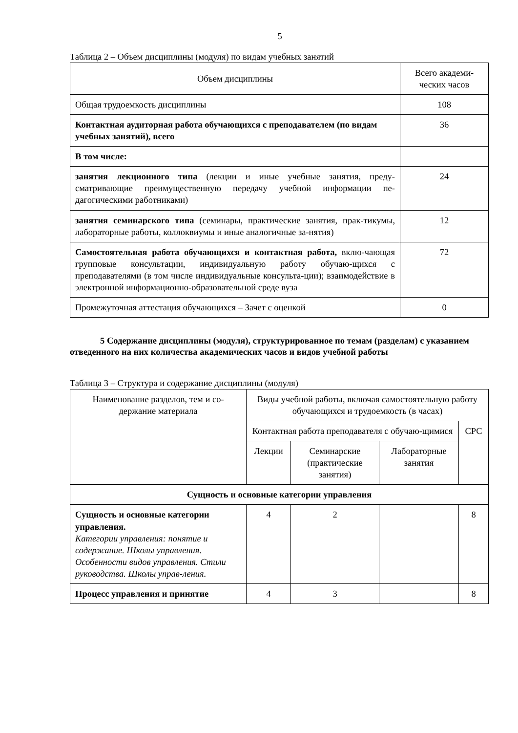5
Таблица 2 – Объем дисциплины (модуля) по видам учебных занятий
| Объем дисциплины | Всего академи-ческих часов |
| --- | --- |
| Общая трудоемкость дисциплины | 108 |
| Контактная аудиторная работа обучающихся с преподавателем (по видам учебных занятий), всего | 36 |
| В том числе: | |
| занятия лекционного типа (лекции и иные учебные занятия, преду-сматривающие преимущественную передачу учебной информации пе-дагогическими работниками) | 24 |
| занятия семинарского типа (семинары, практические занятия, прак-тикумы, лабораторные работы, коллоквиумы и иные аналогичные за-нятия) | 12 |
| Самостоятельная работа обучающихся и контактная работа, вклю-чающая групповые консультации, индивидуальную работу обучаю-щихся с преподавателями (в том числе индивидуальные консульта-ции); взаимодействие в электронной информационно-образовательной среде вуза | 72 |
| Промежуточная аттестация обучающихся – Зачет с оценкой | 0 |
5 Содержание дисциплины (модуля), структурированное по темам (разделам) с указанием отведенного на них количества академических часов и видов учебной работы
Таблица 3 – Структура и содержание дисциплины (модуля)
| Наименование разделов, тем и со-держание материала | Виды учебной работы, включая самостоятельную работу обучающихся и трудоемкость (в часах) | | | |
| --- | --- | --- | --- | --- |
| | Контактная работа преподавателя с обучаю-щимися | | | СРС |
| | Лекции | Семинарские (практические занятия) | Лабораторные занятия | |
| Сущность и основные категории управления | | | | |
| Сущность и основные категории управления. Категории управления: понятие и содержание. Школы управления. Особенности видов управления. Стили руководства. Школы управ-ления. | 4 | 2 | | 8 |
| Процесс управления и принятие | 4 | 3 | | 8 |